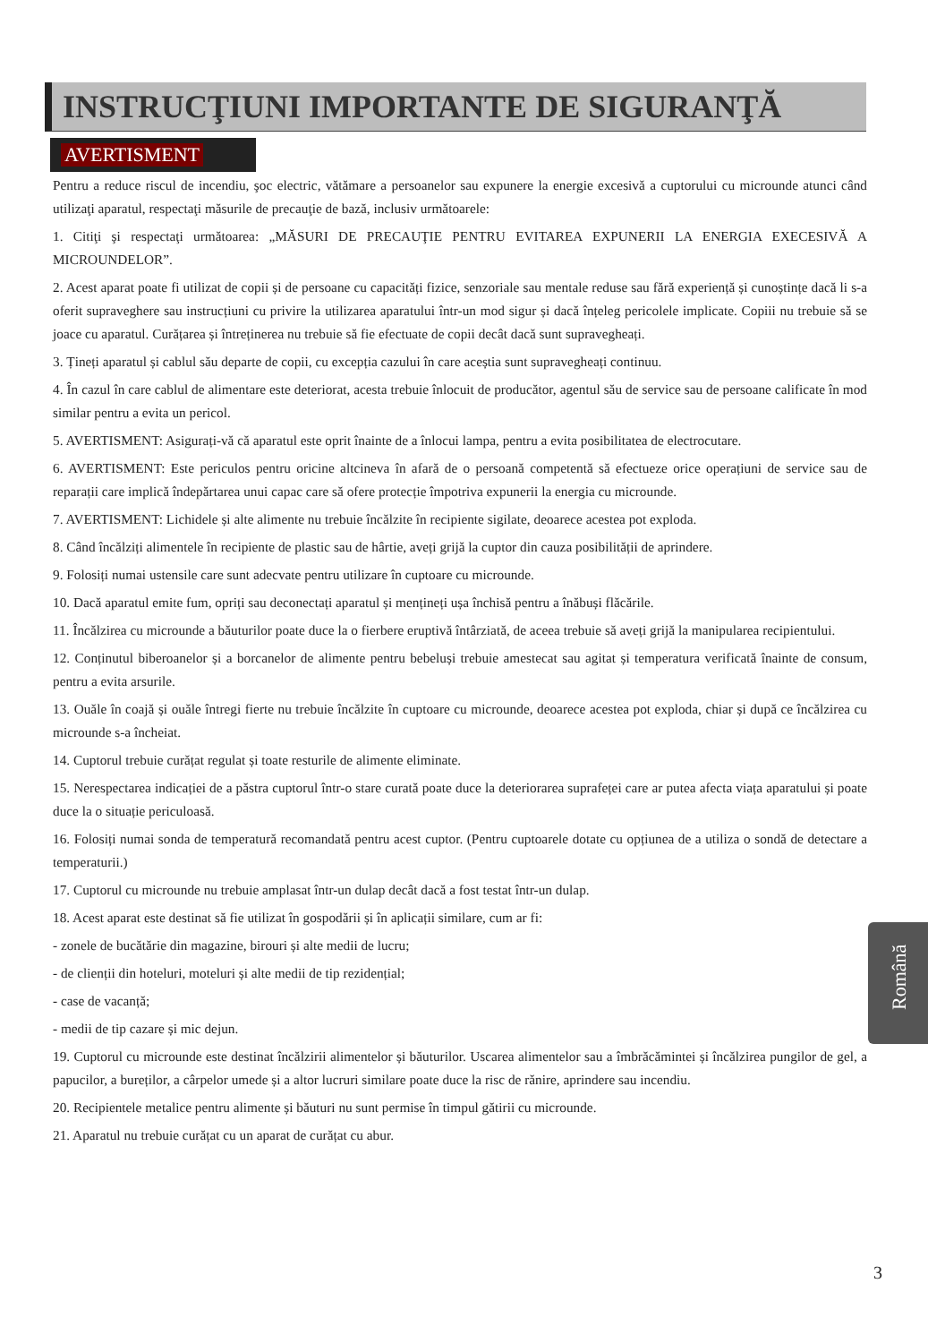INSTRUCŢIUNI IMPORTANTE DE SIGURANŢĂ
AVERTISMENT
Pentru a reduce riscul de incendiu, şoc electric, vătămare a persoanelor sau expunere la energie excesivă a cuptorului cu microunde atunci când utilizaţi aparatul, respectaţi măsurile de precauţie de bază, inclusiv următoarele:
1. Citiţi şi respectaţi următoarea: „MĂSURI DE PRECAUŢIE PENTRU EVITAREA EXPUNERII LA ENERGIA EXECESIVĂ A MICROUNDELOR”.
2. Acest aparat poate fi utilizat de copii și de persoane cu capacități fizice, senzoriale sau mentale reduse sau fără experiență și cunoștințe dacă li s-a oferit supraveghere sau instrucțiuni cu privire la utilizarea aparatului într-un mod sigur și dacă înțeleg pericolele implicate. Copiii nu trebuie să se joace cu aparatul. Curățarea și întreținerea nu trebuie să fie efectuate de copii decât dacă sunt supravegheați.
3. Țineți aparatul și cablul său departe de copii, cu excepția cazului în care aceștia sunt supravegheați continuu.
4. În cazul în care cablul de alimentare este deteriorat, acesta trebuie înlocuit de producător, agentul său de service sau de persoane calificate în mod similar pentru a evita un pericol.
5. AVERTISMENT: Asigurați-vă că aparatul este oprit înainte de a înlocui lampa, pentru a evita posibilitatea de electrocutare.
6. AVERTISMENT: Este periculos pentru oricine altcineva în afară de o persoană competentă să efectueze orice operațiuni de service sau de reparații care implică îndepărtarea unui capac care să ofere protecție împotriva expunerii la energia cu microunde.
7. AVERTISMENT: Lichidele și alte alimente nu trebuie încălzite în recipiente sigilate, deoarece acestea pot exploda.
8. Când încălziți alimentele în recipiente de plastic sau de hârtie, aveți grijă la cuptor din cauza posibilității de aprindere.
9. Folosiți numai ustensile care sunt adecvate pentru utilizare în cuptoare cu microunde.
10. Dacă aparatul emite fum, opriți sau deconectați aparatul și mențineți ușa închisă pentru a înăbuși flăcările.
11. Încălzirea cu microunde a băuturilor poate duce la o fierbere eruptivă întârziată, de aceea trebuie să aveți grijă la manipularea recipientului.
12. Conținutul biberoanelor și a borcanelor de alimente pentru bebeluși trebuie amestecat sau agitat și temperatura verificată înainte de consum, pentru a evita arsurile.
13. Ouăle în coajă și ouăle întregi fierte nu trebuie încălzite în cuptoare cu microunde, deoarece acestea pot exploda, chiar și după ce încălzirea cu microunde s-a încheiat.
14. Cuptorul trebuie curățat regulat și toate resturile de alimente eliminate.
15. Nerespectarea indicației de a păstra cuptorul într-o stare curată poate duce la deteriorarea suprafeței care ar putea afecta viața aparatului și poate duce la o situație periculoasă.
16. Folosiți numai sonda de temperatură recomandată pentru acest cuptor. (Pentru cuptoarele dotate cu opțiunea de a utiliza o sondă de detectare a temperaturii.)
17. Cuptorul cu microunde nu trebuie amplasat într-un dulap decât dacă a fost testat într-un dulap.
18. Acest aparat este destinat să fie utilizat în gospodării și în aplicații similare, cum ar fi:
- zonele de bucătărie din magazine, birouri și alte medii de lucru;
- de clienții din hoteluri, moteluri și alte medii de tip rezidențial;
- case de vacanță;
- medii de tip cazare și mic dejun.
19. Cuptorul cu microunde este destinat încălzirii alimentelor și băuturilor. Uscarea alimentelor sau a îmbrăcămintei și încălzirea pungilor de gel, a papucilor, a bureților, a cârpelor umede și a altor lucruri similare poate duce la risc de rănire, aprindere sau incendiu.
20. Recipientele metalice pentru alimente și băuturi nu sunt permise în timpul gătirii cu microunde.
21. Aparatul nu trebuie curățat cu un aparat de curățat cu abur.
Română
3